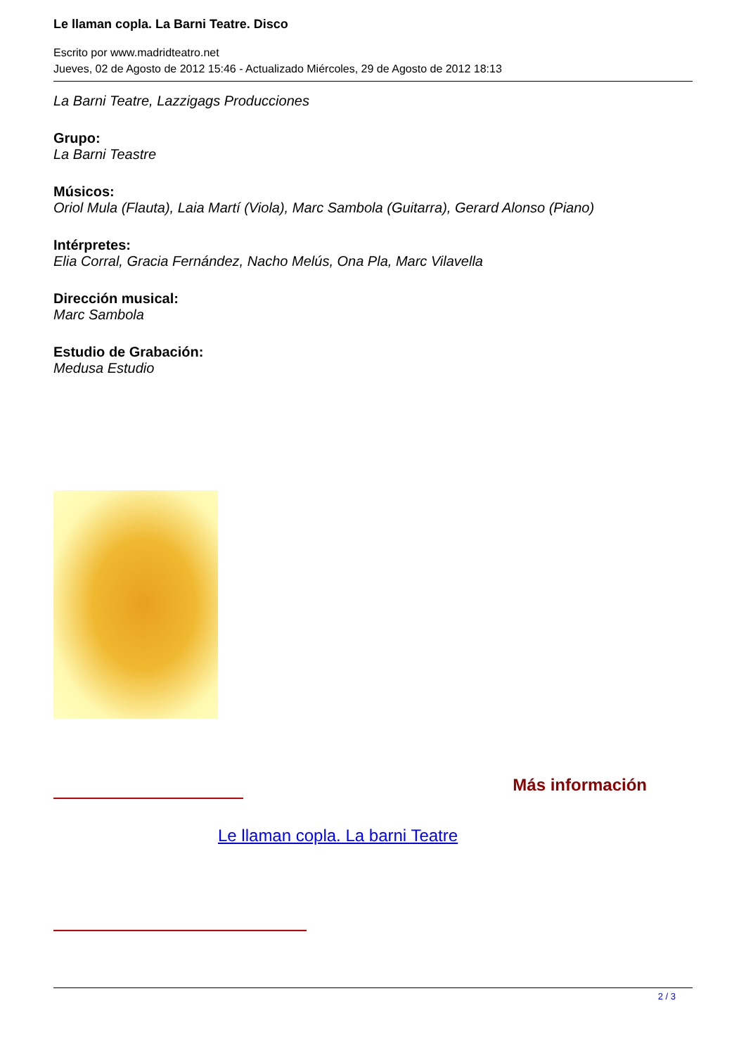Le llaman copla. La Barni Teatre. Disco
Escrito por www.madridteatro.net
Jueves, 02 de Agosto de 2012 15:46 - Actualizado Miércoles, 29 de Agosto de 2012 18:13
La Barni Teatre, Lazzigags Producciones
Grupo:
La Barni Teastre
Músicos:
Oriol Mula (Flauta), Laia Martí (Viola), Marc Sambola (Guitarra), Gerard Alonso (Piano)
Intérpretes:
Elia Corral, Gracia Fernández, Nacho Melús, Ona Pla, Marc Vilavella
Dirección musical:
Marc Sambola
Estudio de Grabación:
Medusa Estudio
Más información
Le llaman copla. La barni Teatre
2 / 3